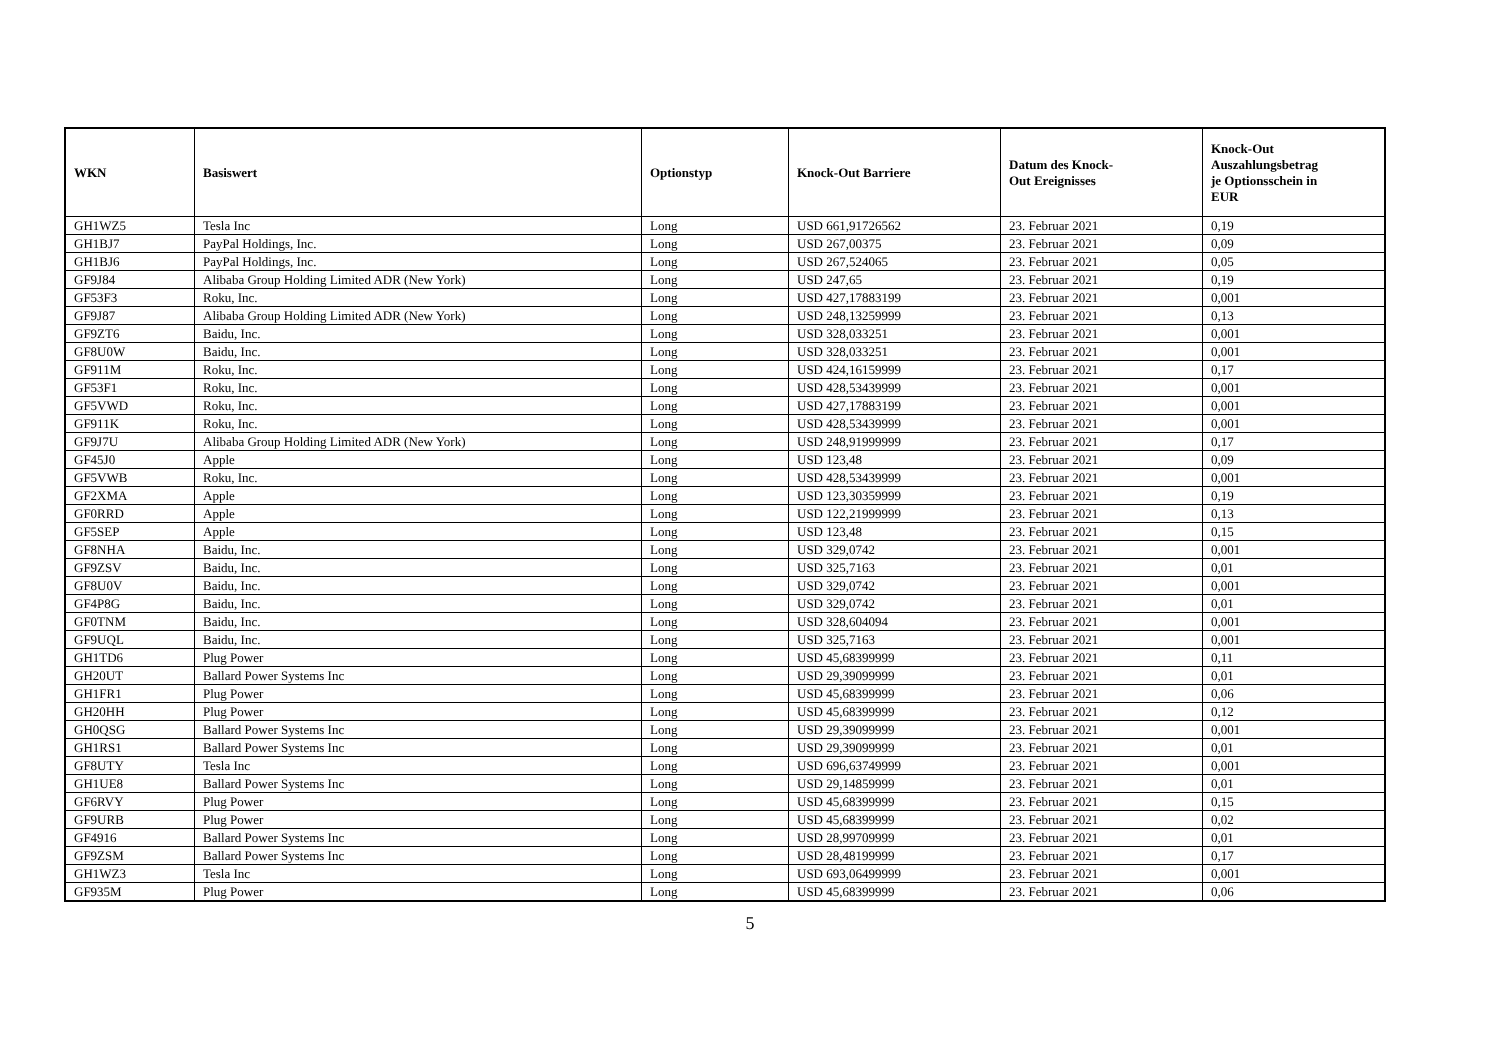| WKN | Basiswert | Optionstyp | Knock-Out Barriere | Datum des Knock- Out Ereignisses | Knock-Out Auszahlungsbetrag je Optionsschein in EUR |
| --- | --- | --- | --- | --- | --- |
| GH1WZ5 | Tesla Inc | Long | USD 661,91726562 | 23. Februar 2021 | 0,19 |
| GH1BJ7 | PayPal Holdings, Inc. | Long | USD 267,00375 | 23. Februar 2021 | 0,09 |
| GH1BJ6 | PayPal Holdings, Inc. | Long | USD 267,524065 | 23. Februar 2021 | 0,05 |
| GF9J84 | Alibaba Group Holding Limited ADR (New York) | Long | USD 247,65 | 23. Februar 2021 | 0,19 |
| GF53F3 | Roku, Inc. | Long | USD 427,17883199 | 23. Februar 2021 | 0,001 |
| GF9J87 | Alibaba Group Holding Limited ADR (New York) | Long | USD 248,13259999 | 23. Februar 2021 | 0,13 |
| GF9ZT6 | Baidu, Inc. | Long | USD 328,033251 | 23. Februar 2021 | 0,001 |
| GF8U0W | Baidu, Inc. | Long | USD 328,033251 | 23. Februar 2021 | 0,001 |
| GF911M | Roku, Inc. | Long | USD 424,16159999 | 23. Februar 2021 | 0,17 |
| GF53F1 | Roku, Inc. | Long | USD 428,53439999 | 23. Februar 2021 | 0,001 |
| GF5VWD | Roku, Inc. | Long | USD 427,17883199 | 23. Februar 2021 | 0,001 |
| GF911K | Roku, Inc. | Long | USD 428,53439999 | 23. Februar 2021 | 0,001 |
| GF9J7U | Alibaba Group Holding Limited ADR (New York) | Long | USD 248,91999999 | 23. Februar 2021 | 0,17 |
| GF45J0 | Apple | Long | USD 123,48 | 23. Februar 2021 | 0,09 |
| GF5VWB | Roku, Inc. | Long | USD 428,53439999 | 23. Februar 2021 | 0,001 |
| GF2XMA | Apple | Long | USD 123,30359999 | 23. Februar 2021 | 0,19 |
| GF0RRD | Apple | Long | USD 122,21999999 | 23. Februar 2021 | 0,13 |
| GF5SEP | Apple | Long | USD 123,48 | 23. Februar 2021 | 0,15 |
| GF8NHA | Baidu, Inc. | Long | USD 329,0742 | 23. Februar 2021 | 0,001 |
| GF9ZSV | Baidu, Inc. | Long | USD 325,7163 | 23. Februar 2021 | 0,01 |
| GF8U0V | Baidu, Inc. | Long | USD 329,0742 | 23. Februar 2021 | 0,001 |
| GF4P8G | Baidu, Inc. | Long | USD 329,0742 | 23. Februar 2021 | 0,01 |
| GF0TNM | Baidu, Inc. | Long | USD 328,604094 | 23. Februar 2021 | 0,001 |
| GF9UQL | Baidu, Inc. | Long | USD 325,7163 | 23. Februar 2021 | 0,001 |
| GH1TD6 | Plug Power | Long | USD 45,68399999 | 23. Februar 2021 | 0,11 |
| GH20UT | Ballard Power Systems Inc | Long | USD 29,39099999 | 23. Februar 2021 | 0,01 |
| GH1FR1 | Plug Power | Long | USD 45,68399999 | 23. Februar 2021 | 0,06 |
| GH20HH | Plug Power | Long | USD 45,68399999 | 23. Februar 2021 | 0,12 |
| GH0QSG | Ballard Power Systems Inc | Long | USD 29,39099999 | 23. Februar 2021 | 0,001 |
| GH1RS1 | Ballard Power Systems Inc | Long | USD 29,39099999 | 23. Februar 2021 | 0,01 |
| GF8UTY | Tesla Inc | Long | USD 696,63749999 | 23. Februar 2021 | 0,001 |
| GH1UE8 | Ballard Power Systems Inc | Long | USD 29,14859999 | 23. Februar 2021 | 0,01 |
| GF6RVY | Plug Power | Long | USD 45,68399999 | 23. Februar 2021 | 0,15 |
| GF9URB | Plug Power | Long | USD 45,68399999 | 23. Februar 2021 | 0,02 |
| GF4916 | Ballard Power Systems Inc | Long | USD 28,99709999 | 23. Februar 2021 | 0,01 |
| GF9ZSM | Ballard Power Systems Inc | Long | USD 28,48199999 | 23. Februar 2021 | 0,17 |
| GH1WZ3 | Tesla Inc | Long | USD 693,06499999 | 23. Februar 2021 | 0,001 |
| GF935M | Plug Power | Long | USD 45,68399999 | 23. Februar 2021 | 0,06 |
5